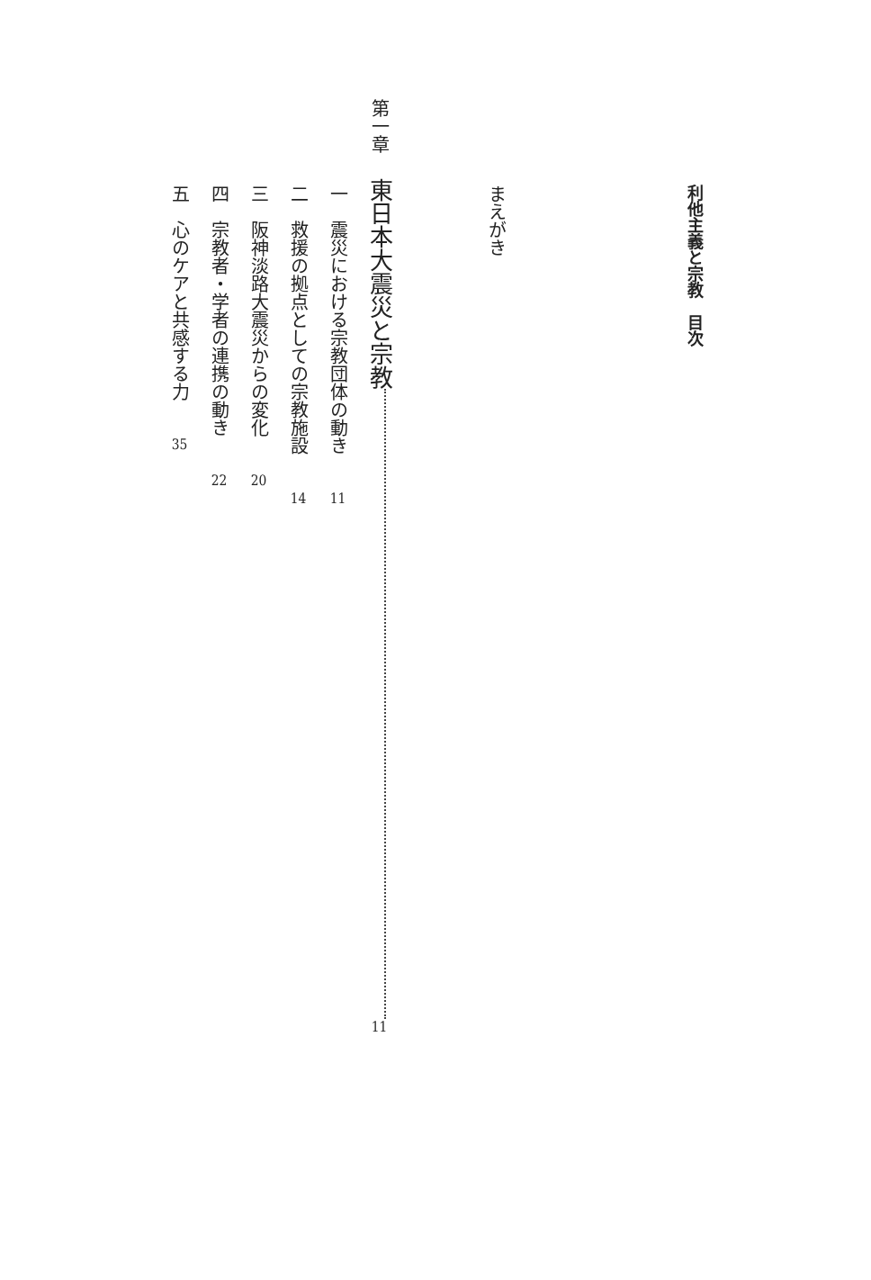利他主義と宗教　目次
まえがき
第一章東日本大震災と宗教 11
一　震災における宗教団体の動き 11
二　救援の拠点としての宗教施設 14
三　阪神淡路大震災からの変化 20
四　宗教者・学者の連携の動き 22
五　心のケアと共感する力 35